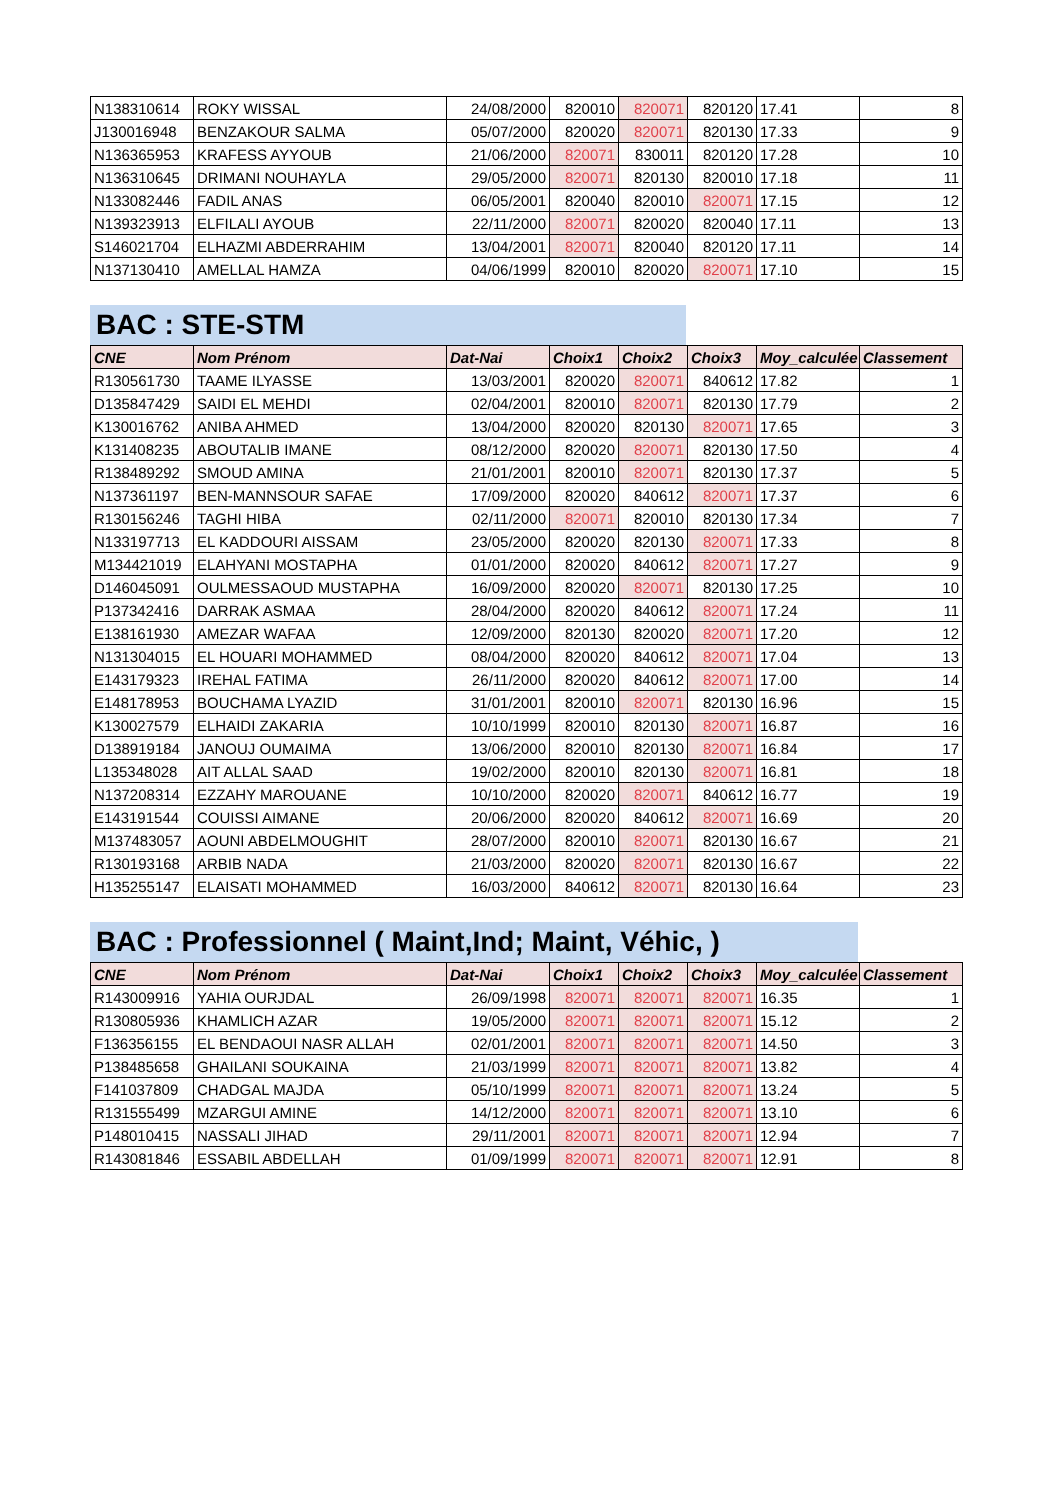| N138310614 | ROKY WISSAL | 24/08/2000 | 820010 | 820071 | 820120 | 17.41 | 8 |
| J130016948 | BENZAKOUR SALMA | 05/07/2000 | 820020 | 820071 | 820130 | 17.33 | 9 |
| N136365953 | KRAFESS AYYOUB | 21/06/2000 | 820071 | 830011 | 820120 | 17.28 | 10 |
| N136310645 | DRIMANI NOUHAYLA | 29/05/2000 | 820071 | 820130 | 820010 | 17.18 | 11 |
| N133082446 | FADIL ANAS | 06/05/2001 | 820040 | 820010 | 820071 | 17.15 | 12 |
| N139323913 | ELFILALI AYOUB | 22/11/2000 | 820071 | 820020 | 820040 | 17.11 | 13 |
| S146021704 | ELHAZMI ABDERRAHIM | 13/04/2001 | 820071 | 820040 | 820120 | 17.11 | 14 |
| N137130410 | AMELLAL HAMZA | 04/06/1999 | 820010 | 820020 | 820071 | 17.10 | 15 |
BAC : STE-STM
| CNE | Nom Prénom | Dat-Nai | Choix1 | Choix2 | Choix3 | Moy_calculée | Classement |
| --- | --- | --- | --- | --- | --- | --- | --- |
| R130561730 | TAAME ILYASSE | 13/03/2001 | 820020 | 820071 | 840612 | 17.82 | 1 |
| D135847429 | SAIDI EL MEHDI | 02/04/2001 | 820010 | 820071 | 820130 | 17.79 | 2 |
| K130016762 | ANIBA AHMED | 13/04/2000 | 820020 | 820130 | 820071 | 17.65 | 3 |
| K131408235 | ABOUTALIB IMANE | 08/12/2000 | 820020 | 820071 | 820130 | 17.50 | 4 |
| R138489292 | SMOUD AMINA | 21/01/2001 | 820010 | 820071 | 820130 | 17.37 | 5 |
| N137361197 | BEN-MANNSOUR SAFAE | 17/09/2000 | 820020 | 840612 | 820071 | 17.37 | 6 |
| R130156246 | TAGHI HIBA | 02/11/2000 | 820071 | 820010 | 820130 | 17.34 | 7 |
| N133197713 | EL KADDOURI AISSAM | 23/05/2000 | 820020 | 820130 | 820071 | 17.33 | 8 |
| M134421019 | ELAHYANI MOSTAPHA | 01/01/2000 | 820020 | 840612 | 820071 | 17.27 | 9 |
| D146045091 | OULMESSAOUD MUSTAPHA | 16/09/2000 | 820020 | 820071 | 820130 | 17.25 | 10 |
| P137342416 | DARRAK ASMAA | 28/04/2000 | 820020 | 840612 | 820071 | 17.24 | 11 |
| E138161930 | AMEZAR WAFAA | 12/09/2000 | 820130 | 820020 | 820071 | 17.20 | 12 |
| N131304015 | EL HOUARI MOHAMMED | 08/04/2000 | 820020 | 840612 | 820071 | 17.04 | 13 |
| E143179323 | IREHAL FATIMA | 26/11/2000 | 820020 | 840612 | 820071 | 17.00 | 14 |
| E148178953 | BOUCHAMA LYAZID | 31/01/2001 | 820010 | 820071 | 820130 | 16.96 | 15 |
| K130027579 | ELHAIDI ZAKARIA | 10/10/1999 | 820010 | 820130 | 820071 | 16.87 | 16 |
| D138919184 | JANOUJ OUMAIMA | 13/06/2000 | 820010 | 820130 | 820071 | 16.84 | 17 |
| L135348028 | AIT ALLAL SAAD | 19/02/2000 | 820010 | 820130 | 820071 | 16.81 | 18 |
| N137208314 | EZZAHY MAROUANE | 10/10/2000 | 820020 | 820071 | 840612 | 16.77 | 19 |
| E143191544 | COUISSI AIMANE | 20/06/2000 | 820020 | 840612 | 820071 | 16.69 | 20 |
| M137483057 | AOUNI ABDELMOUGHIT | 28/07/2000 | 820010 | 820071 | 820130 | 16.67 | 21 |
| R130193168 | ARBIB NADA | 21/03/2000 | 820020 | 820071 | 820130 | 16.67 | 22 |
| H135255147 | ELAISATI MOHAMMED | 16/03/2000 | 840612 | 820071 | 820130 | 16.64 | 23 |
BAC : Professionnel ( Maint,Ind; Maint, Véhic, )
| CNE | Nom Prénom | Dat-Nai | Choix1 | Choix2 | Choix3 | Moy_calculée | Classement |
| --- | --- | --- | --- | --- | --- | --- | --- |
| R143009916 | YAHIA OURJDAL | 26/09/1998 | 820071 | 820071 | 820071 | 16.35 | 1 |
| R130805936 | KHAMLICH AZAR | 19/05/2000 | 820071 | 820071 | 820071 | 15.12 | 2 |
| F136356155 | EL BENDAOUI NASR ALLAH | 02/01/2001 | 820071 | 820071 | 820071 | 14.50 | 3 |
| P138485658 | GHAILANI SOUKAINA | 21/03/1999 | 820071 | 820071 | 820071 | 13.82 | 4 |
| F141037809 | CHADGAL MAJDA | 05/10/1999 | 820071 | 820071 | 820071 | 13.24 | 5 |
| R131555499 | MZARGUI AMINE | 14/12/2000 | 820071 | 820071 | 820071 | 13.10 | 6 |
| P148010415 | NASSALI JIHAD | 29/11/2001 | 820071 | 820071 | 820071 | 12.94 | 7 |
| R143081846 | ESSABIL ABDELLAH | 01/09/1999 | 820071 | 820071 | 820071 | 12.91 | 8 |